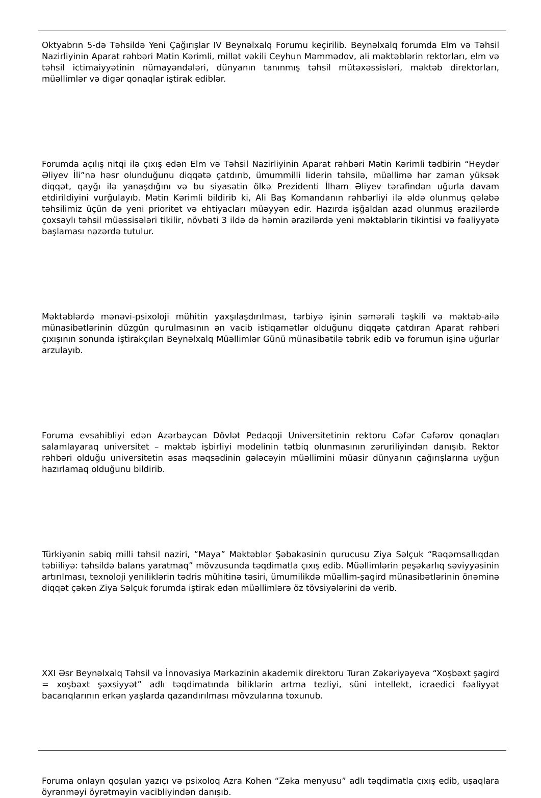Oktyabrın 5-də Təhsildə Yeni Çağırışlar IV Beynəlxalq Forumu keçirilib. Beynəlxalq forumda Elm və Təhsil Nazirliyinin Aparat rəhbəri Mətin Kərimli, millət vəkili Ceyhun Məmmədov, ali məktəblərin rektorları, elm və təhsil ictimaiyyətinin nümayəndələri, dünyanın tanınmış təhsil mütəxəssisləri, məktəb direktorları, müəllimlər və digər qonaqlar iştirak ediblər.
Forumda açılış nitqi ilə çıxış edən Elm və Təhsil Nazirliyinin Aparat rəhbəri Mətin Kərimli tədbirin “Heydər Əliyev İli”nə həsr olunduğunu diqqətə çatdırıb, ümummilli liderin təhsilə, müəllimə hər zaman yüksək diqqət, qayğı ilə yanaşdığını və bu siyasətin ölkə Prezidenti İlham Əliyev tərəfindən uğurla davam etdirildiyini vurğulayıb. Mətin Kərimli bildirib ki, Ali Baş Komandanın rəhbərliyi ilə əldə olunmuş qələbə təhsilimiz üçün də yeni prioritet və ehtiyacları müəyyən edir. Hazırda işğaldan azad olunmuş ərazilərdə çoxsaylı təhsil müəssisələri tikilir, növbəti 3 ildə də həmin ərazilərdə yeni məktəblərin tikintisi və fəaliyyətə başlaması nəzərdə tutulur.
Məktəblərdə mənəvi-psixoloji mühitin yaxşılaşdırılması, tərbiyə işinin səmərəli təşkili və məktəb-ailə münasibətlərinin düzgün qurulmasının ən vacib istiqamətlər olduğunu diqqətə çatdıran Aparat rəhbəri çıxışının sonunda iştirakçıları Beynəlxalq Müəllimlər Günü münasibətilə təbrik edib və forumun işinə uğurlar arzulayıb.
Foruma evsahibliyi edən Azərbaycan Dövlət Pedaqoji Universitetinin rektoru Cəfər Cəfərov qonaqları salamlayaraq universitet – məktəb işbirliyi modelinin tətbiq olunmasının zəruriliyindən danışıb. Rektor rəhbəri olduğu universitetin əsas məqsədinin gələcəyin müəllimini müasir dünyanın çağırışlarına uyğun hazırlamaq olduğunu bildirib.
Türkiyənin sabiq milli təhsil naziri, “Maya” Məktəblər Şəbəkəsinin qurucusu Ziya Səlçuk “Rəqəmsallıqdan təbiiliyə: təhsildə balans yaratmaq” mövzusunda təqdimatla çıxış edib. Müəllimlərin peşəkarlıq səviyyəsinin artırılması, texnoloji yeniliklərin tədris mühitinə təsiri, ümumilikdə müəllim-şagird münasibətlərinin önəminə diqqət çəkən Ziya Səlçuk forumda iştirak edən müəllimlərə öz tövsiyələrini də verib.
XXI Əsr Beynəlxalq Təhsil və İnnovasiya Mərkəzinin akademik direktoru Turan Zəkəriyəyeva “Xoşbəxt şagird = xoşbəxt şəxsiyyət” adlı təqdimatında biliklərin artma tezliyi, süni intellekt, icraedici fəaliyyət bacarıqlarının erkən yaşlarda qazandırılması mövzularına toxunub.
Foruma onlayn qoşulan yazıçı və psixoloq Azra Kohen “Zəka menyusu” adlı təqdimatla çıxış edib, uşaqlara öyrənməyi öyrətməyin vacibliyindən danışıb.